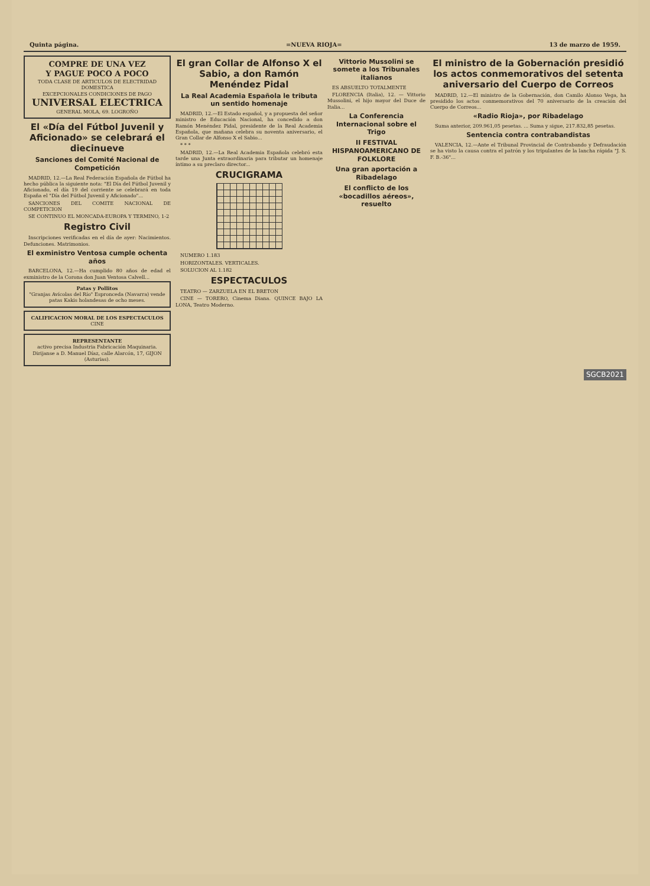Quinta página. =NUEVA RIOJA= 13 de marzo de 1959.
COMPRE DE UNA VEZ
Y PAGUE POCO A POCO
TODA CLASE DE ARTICULOS DE ELECTRIDAD DOMESTICA
EXCEPCIONALES CONDICIONES DE PAGO
UNIVERSAL ELECTRICA
GENERAL MOLA, 69. LOGROÑO
El «Día del Fútbol Juvenil y Aficionado» se celebrará el diecinueve
Sanciones del Comité Nacional de Competición
MADRID, 12.—La Real Federación Española de Fútbol ha hecho pública la siguiente nota: "El Día del Fútbol Juvenil y Aficionado, el día 19 del corriente se celebrará en toda España el "Día del Fútbol Juvenil y Aficionado"...
SANCIONES DEL COMITE NACIONAL DE COMPETICION
SE CONTINUO EL MONCADA-EUROPA Y TERMINO, 1-2
Registro Civil
Inscripciones verificadas en el día de ayer: Nacimientos. Defunciones. Matrimonios.
El exministro Ventosa cumple ochenta años
BARCELONA, 12.—Ha cumplido 80 años de edad el exministro de la Corona don Juan Ventosa Calvell...
Patas y Pollitos
"Granjas Avícolas del Río" Espronceda (Navarra) vende patas Kakis holandesas de ocho meses.
CALIFICACION MORAL DE LOS ESPECTACULOS
CINE
REPRESENTANTE
activo precisa Industria Fabricación Maquinaria. Dirijanse a D. Manuel Díaz, calle Alarcón, 17, GIJON (Asturias).
El gran Collar de Alfonso X el Sabio, a don Ramón Menéndez Pidal
La Real Academia Española le tributa un sentido homenaje
MADRID, 12.—El Estado español, y a propuesta del señor ministro de Educación Nacional, ha concedido a don Ramón Menéndez Pidal, presidente de la Real Academia Española, que mañana celebra su noventa aniversario, el Gran Collar de Alfonso X el Sabio...
* * *
MADRID, 12.—La Real Academia Española celebró esta tarde una Junta extraordinaria para tributar un homenaje íntimo a su preclaro director...
CRUCIGRAMA
NUMERO 1.183
HORIZONTALES. VERTICALES.
SOLUCION AL 1.182
ESPECTACULOS
TEATRO — ZARZUELA EN EL BRETON
CINE — TORERO, Cinema Diana. QUINCE BAJO LA LONA, Teatro Moderno.
Vittorio Mussolini se somete a los Tribunales italianos
ES ABSUELTO TOTALMENTE
FLORENCIA (Italia), 12. — Vittorio Mussolini, el hijo mayor del Duce de Italia...
La Conferencia Internacional sobre el Trigo
II FESTIVAL HISPANOAMERICANO DE FOLKLORE
Una gran aportación a Ribadelago
El conflicto de los «bocadillos aéreos», resuelto
El ministro de la Gobernación presidió los actos conmemorativos del setenta aniversario del Cuerpo de Correos
MADRID, 12.—El ministro de la Gobernación, don Camilo Alonso Vega, ha presidido los actos conmemorativos del 70 aniversario de la creación del Cuerpo de Correos...
«Radio Rioja», por Ribadelago
Suma anterior, 209.961,05 pesetas. ... Suma y sigue, 217.832,85 pesetas.
Sentencia contra contrabandistas
VALENCIA, 12.—Ante el Tribunal Provincial de Contrabando y Defraudación se ha visto la causa contra el patrón y los tripulantes de la lancha rápida "J. S. F. B.-36"...
SGCB2021